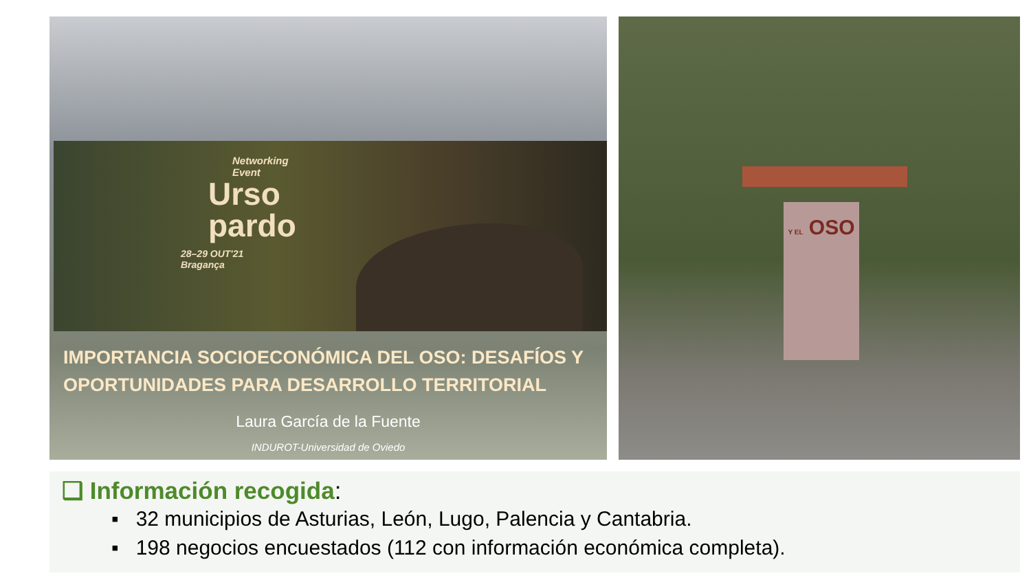Networking
Event
Urso
pardo
28–29 OUT'21
Bragança
IMPORTANCIA SOCIOECONÓMICA DEL OSO: DESAFÍOS Y
OPORTUNIDADES PARA DESARROLLO TERRITORIAL
Laura García de la Fuente
INDUROT-Universidad de Oviedo
Y EL OSO
❑ Información recogida:
▪ 32 municipios de Asturias, León, Lugo, Palencia y Cantabria.
▪ 198 negocios encuestados (112 con información económica completa).